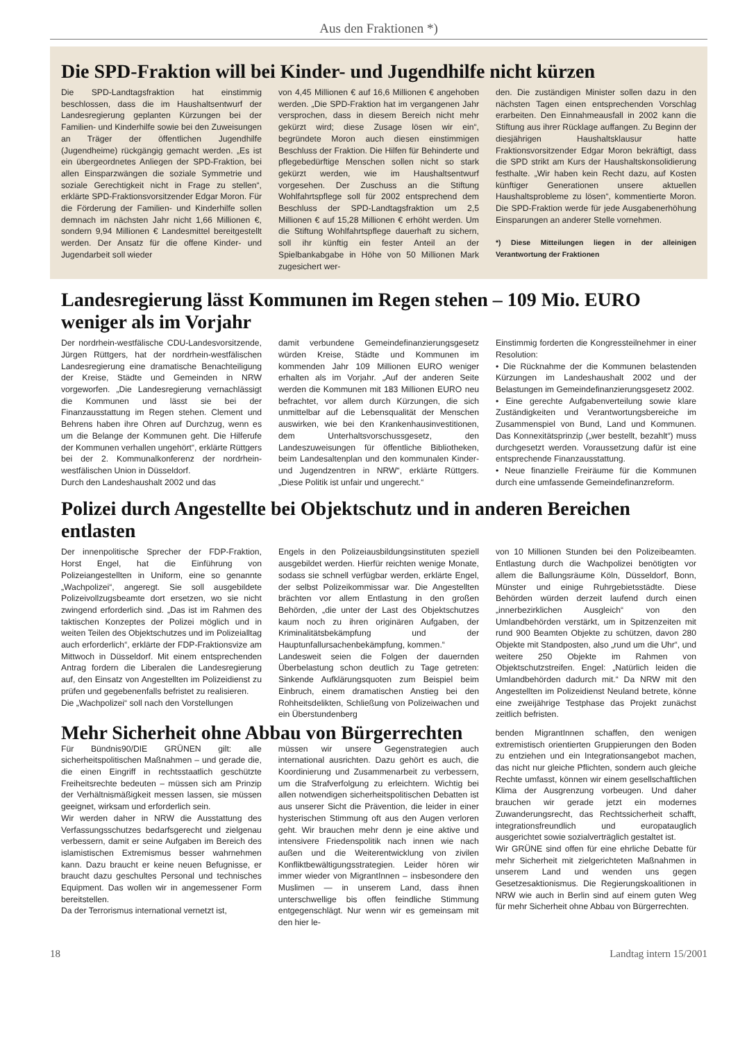Aus den Fraktionen *)
Die SPD-Fraktion will bei Kinder- und Jugendhilfe nicht kürzen
Die SPD-Landtagsfraktion hat einstimmig beschlossen, dass die im Haushaltsentwurf der Landesregierung geplanten Kürzungen bei der Familien- und Kinderhilfe sowie bei den Zuweisungen an Träger der öffentlichen Jugendhilfe (Jugendheime) rückgängig gemacht werden. „Es ist ein übergeordnetes Anliegen der SPD-Fraktion, bei allen Einsparzwängen die soziale Symmetrie und soziale Gerechtigkeit nicht in Frage zu stellen“, erklärte SPD-Fraktionsvorsitzender Edgar Moron. Für die Förderung der Familien- und Kinderhilfe sollen demnach im nächsten Jahr nicht 1,66 Millionen €, sondern 9,94 Millionen € Landesmittel bereitgestellt werden. Der Ansatz für die offene Kinder- und Jugendarbeit soll wieder
von 4,45 Millionen € auf 16,6 Millionen € angehoben werden. „Die SPD-Fraktion hat im vergangenen Jahr versprochen, dass in diesem Bereich nicht mehr gekürzt wird; diese Zusage lösen wir ein“, begründete Moron auch diesen einstimmigen Beschluss der Fraktion. Die Hilfen für Behinderte und pflegebedürftige Menschen sollen nicht so stark gekürzt werden, wie im Haushaltsentwurf vorgesehen. Der Zuschuss an die Stiftung Wohlfahrtspflege soll für 2002 entsprechend dem Beschluss der SPD-Landtagsfraktion um 2,5 Millionen € auf 15,28 Millionen € erhöht werden. Um die Stiftung Wohlfahrtspflege dauerhaft zu sichern, soll ihr künftig ein fester Anteil an der Spielbankabgabe in Höhe von 50 Millionen Mark zugesichert wer-
den. Die zuständigen Minister sollen dazu in den nächsten Tagen einen entsprechenden Vorschlag erarbeiten. Den Einnahmeausfall in 2002 kann die Stiftung aus ihrer Rücklage auffangen. Zu Beginn der diesjährigen Haushaltsklausur hatte Fraktionsvorsitzender Edgar Moron bekräftigt, dass die SPD strikt am Kurs der Haushaltskonsolidierung festhalte. „Wir haben kein Recht dazu, auf Kosten künftiger Generationen unsere aktuellen Haushaltsprobleme zu lösen“, kommentierte Moron. Die SPD-Fraktion werde für jede Ausgabenerhöhung Einsparungen an anderer Stelle vornehmen.
*) Diese Mitteilungen liegen in der alleinigen Verantwortung der Fraktionen
Landesregierung lässt Kommunen im Regen stehen – 109 Mio. EURO weniger als im Vorjahr
Der nordrhein-westfälische CDU-Landesvorsitzende, Jürgen Rüttgers, hat der nordrhein-westfälischen Landesregierung eine dramatische Benachteiligung der Kreise, Städte und Gemeinden in NRW vorgeworfen. „Die Landesregierung vernachlässigt die Kommunen und lässt sie bei der Finanzausstattung im Regen stehen. Clement und Behrens haben ihre Ohren auf Durchzug, wenn es um die Belange der Kommunen geht. Die Hilferufe der Kommunen verhallen ungehört“, erklärte Rüttgers bei der 2. Kommunalkonferenz der nordrhein-westfälischen Union in Düsseldorf.
Durch den Landeshaushalt 2002 und das
damit verbundene Gemeindefinanzierungsgesetz würden Kreise, Städte und Kommunen im kommenden Jahr 109 Millionen EURO weniger erhalten als im Vorjahr. „Auf der anderen Seite werden die Kommunen mit 183 Millionen EURO neu befrachtet, vor allem durch Kürzungen, die sich unmittelbar auf die Lebensqualität der Menschen auswirken, wie bei den Krankenhausinvestitionen, dem Unterhaltsvorschussgesetz, den Landeszuweisungen für öffentliche Bibliotheken, beim Landesaltenplan und den kommunalen Kinder- und Jugendzentren in NRW“, erklärte Rüttgers. „Diese Politik ist unfair und ungerecht.“
Einstimmig forderten die Kongressteilnehmer in einer Resolution:
• Die Rücknahme der die Kommunen belastenden Kürzungen im Landeshaushalt 2002 und der Belastungen im Gemeindefinanzierungsgesetz 2002.
• Eine gerechte Aufgabenverteilung sowie klare Zuständigkeiten und Verantwortungsbereiche im Zusammenspiel von Bund, Land und Kommunen. Das Konnexitätsprinzip („wer bestellt, bezahlt“) muss durchgesetzt werden. Voraussetzung dafür ist eine entsprechende Finanzausstattung.
• Neue finanzielle Freiräume für die Kommunen durch eine umfassende Gemeindefinanzreform.
Polizei durch Angestellte bei Objektschutz und in anderen Bereichen entlasten
Der innenpolitische Sprecher der FDP-Fraktion, Horst Engel, hat die Einführung von Polizeiangestellten in Uniform, eine so genannte „Wachpolizei“, angeregt. Sie soll ausgebildete Polizeivollzugsbeamte dort ersetzen, wo sie nicht zwingend erforderlich sind. „Das ist im Rahmen des taktischen Konzeptes der Polizei möglich und in weiten Teilen des Objektschutzes und im Polizeialltag auch erforderlich“, erklärte der FDP-Fraktionsvize am Mittwoch in Düsseldorf. Mit einem entsprechenden Antrag fordern die Liberalen die Landesregierung auf, den Einsatz von Angestellten im Polizeidienst zu prüfen und gegebenenfalls befristet zu realisieren.
Die „Wachpolizei“ soll nach den Vorstellungen
Engels in den Polizeiausbildungsinstituten speziell ausgebildet werden. Hierfür reichten wenige Monate, sodass sie schnell verfügbar werden, erklärte Engel, der selbst Polizeikommissar war. Die Angestellten brächten vor allem Entlastung in den großen Behörden, „die unter der Last des Objektschutzes kaum noch zu ihren originären Aufgaben, der Kriminalitätsbekämpfung und der Hauptunfallursachenbekämpfung, kommen.“
Landesweit seien die Folgen der dauernden Überbelastung schon deutlich zu Tage getreten: Sinkende Aufklärungsquoten zum Beispiel beim Einbruch, einem dramatischen Anstieg bei den Rohheitsdelikten, Schließung von Polizeiwachen und ein Überstundenberg
von 10 Millionen Stunden bei den Polizeibeamten. Entlastung durch die Wachpolizei benötigten vor allem die Ballungsräume Köln, Düsseldorf, Bonn, Münster und einige Ruhrgebietsstädte. Diese Behörden würden derzeit laufend durch einen „innerbezirklichen Ausgleich“ von den Umlandbehörden verstärkt, um in Spitzenzeiten mit rund 900 Beamten Objekte zu schützen, davon 280 Objekte mit Standposten, also „rund um die Uhr“, und weitere 250 Objekte im Rahmen von Objektschutzstreifen. Engel: „Natürlich leiden die Umlandbehörden dadurch mit.“ Da NRW mit den Angestellten im Polizeidienst Neuland betrete, könne eine zweijährige Testphase das Projekt zunächst zeitlich befristen.
Mehr Sicherheit ohne Abbau von Bürgerrechten
Für Bündnis90/DIE GRÜNEN gilt: alle sicherheitspolitischen Maßnahmen – und gerade die, die einen Eingriff in rechtsstaatlich geschützte Freiheitsrechte bedeuten – müssen sich am Prinzip der Verhältnismäßigkeit messen lassen, sie müssen geeignet, wirksam und erforderlich sein.
Wir werden daher in NRW die Ausstattung des Verfassungsschutzes bedarfsgerecht und zielgenau verbessern, damit er seine Aufgaben im Bereich des islamistischen Extremismus besser wahrnehmen kann. Dazu braucht er keine neuen Befugnisse, er braucht dazu geschultes Personal und technisches Equipment. Das wollen wir in angemessener Form bereitstellen.
Da der Terrorismus international vernetzt ist,
müssen wir unsere Gegenstrategien auch international ausrichten. Dazu gehört es auch, die Koordinierung und Zusammenarbeit zu verbessern, um die Strafverfolgung zu erleichtern. Wichtig bei allen notwendigen sicherheitspolitischen Debatten ist aus unserer Sicht die Prävention, die leider in einer hysterischen Stimmung oft aus den Augen verloren geht. Wir brauchen mehr denn je eine aktive und intensivere Friedenspolitik nach innen wie nach außen und die Weiterentwicklung von zivilen Konfliktbewältigungsstrategien. Leider hören wir immer wieder von MigrantInnen – insbesondere den Muslimen — in unserem Land, dass ihnen unterschwellige bis offen feindliche Stimmung entgegenschlägt. Nur wenn wir es gemeinsam mit den hier le-
benden MigrantInnen schaffen, den wenigen extremistisch orientierten Gruppierungen den Boden zu entziehen und ein Integrationsangebot machen, das nicht nur gleiche Pflichten, sondern auch gleiche Rechte umfasst, können wir einem gesellschaftlichen Klima der Ausgrenzung vorbeugen. Und daher brauchen wir gerade jetzt ein modernes Zuwanderungsrecht, das Rechtssicherheit schafft, integrationsfreundlich und europatauglich ausgerichtet sowie sozialverträglich gestaltet ist.
Wir GRÜNE sind offen für eine ehrliche Debatte für mehr Sicherheit mit zielgerichteten Maßnahmen in unserem Land und wenden uns gegen Gesetzesaktionismus. Die Regierungskoalitionen in NRW wie auch in Berlin sind auf einem guten Weg für mehr Sicherheit ohne Abbau von Bürgerrechten.
18 Landtag intern 15/2001